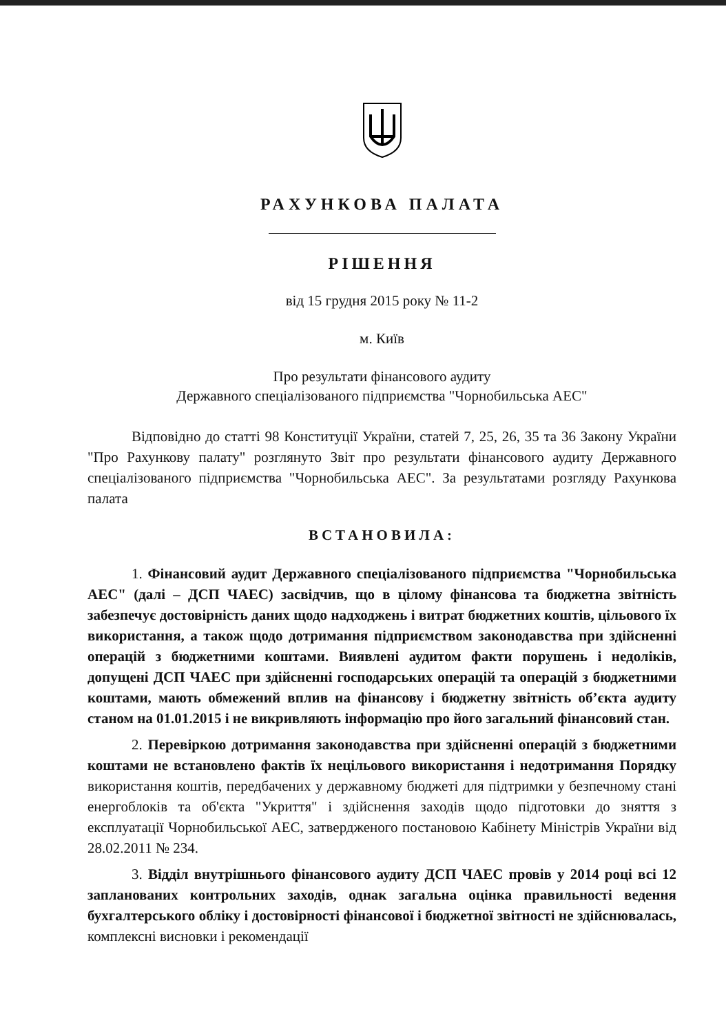РАХУНКОВА ПАЛАТА
РІШЕННЯ
від 15 грудня 2015 року № 11-2
м. Київ
Про результати фінансового аудиту
Державного спеціалізованого підприємства "Чорнобильська АЕС"
Відповідно до статті 98 Конституції України, статей 7, 25, 26, 35 та 36 Закону України "Про Рахункову палату" розглянуто Звіт про результати фінансового аудиту Державного спеціалізованого підприємства "Чорнобильська АЕС". За результатами розгляду Рахункова палата
ВСТАНОВИЛА:
1. Фінансовий аудит Державного спеціалізованого підприємства "Чорнобильська АЕС" (далі – ДСП ЧАЕС) засвідчив, що в цілому фінансова та бюджетна звітність забезпечує достовірність даних щодо надходжень і витрат бюджетних коштів, цільового їх використання, а також щодо дотримання підприємством законодавства при здійсненні операцій з бюджетними коштами. Виявлені аудитом факти порушень і недоліків, допущені ДСП ЧАЕС при здійсненні господарських операцій та операцій з бюджетними коштами, мають обмежений вплив на фінансову і бюджетну звітність об’єкта аудиту станом на 01.01.2015 і не викривляють інформацію про його загальний фінансовий стан.
2. Перевіркою дотримання законодавства при здійсненні операцій з бюджетними коштами не встановлено фактів їх нецільового використання і недотримання Порядку використання коштів, передбачених у державному бюджеті для підтримки у безпечному стані енергоблоків та об'єкта "Укриття" і здійснення заходів щодо підготовки до зняття з експлуатації Чорнобильської АЕС, затвердженого постановою Кабінету Міністрів України від 28.02.2011 № 234.
3. Відділ внутрішнього фінансового аудиту ДСП ЧАЕС провів у 2014 році всі 12 запланованих контрольних заходів, однак загальна оцінка правильності ведення бухгалтерського обліку і достовірності фінансової і бюджетної звітності не здійснювалась, комплексні висновки і рекомендації